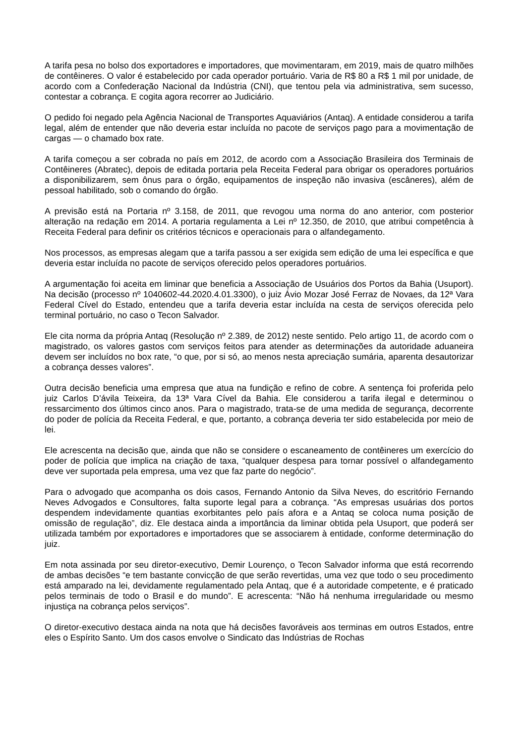A tarifa pesa no bolso dos exportadores e importadores, que movimentaram, em 2019, mais de quatro milhões de contêineres. O valor é estabelecido por cada operador portuário. Varia de R$ 80 a R$ 1 mil por unidade, de acordo com a Confederação Nacional da Indústria (CNI), que tentou pela via administrativa, sem sucesso, contestar a cobrança. E cogita agora recorrer ao Judiciário.
O pedido foi negado pela Agência Nacional de Transportes Aquaviários (Antaq). A entidade considerou a tarifa legal, além de entender que não deveria estar incluída no pacote de serviços pago para a movimentação de cargas — o chamado box rate.
A tarifa começou a ser cobrada no país em 2012, de acordo com a Associação Brasileira dos Terminais de Contêineres (Abratec), depois de editada portaria pela Receita Federal para obrigar os operadores portuários a disponibilizarem, sem ônus para o órgão, equipamentos de inspeção não invasiva (escâneres), além de pessoal habilitado, sob o comando do órgão.
A previsão está na Portaria nº 3.158, de 2011, que revogou uma norma do ano anterior, com posterior alteração na redação em 2014. A portaria regulamenta a Lei nº 12.350, de 2010, que atribui competência à Receita Federal para definir os critérios técnicos e operacionais para o alfandegamento.
Nos processos, as empresas alegam que a tarifa passou a ser exigida sem edição de uma lei específica e que deveria estar incluída no pacote de serviços oferecido pelos operadores portuários.
A argumentação foi aceita em liminar que beneficia a Associação de Usuários dos Portos da Bahia (Usuport). Na decisão (processo nº 1040602-44.2020.4.01.3300), o juiz Ávio Mozar José Ferraz de Novaes, da 12ª Vara Federal Cível do Estado, entendeu que a tarifa deveria estar incluída na cesta de serviços oferecida pelo terminal portuário, no caso o Tecon Salvador.
Ele cita norma da própria Antaq (Resolução nº 2.389, de 2012) neste sentido. Pelo artigo 11, de acordo com o magistrado, os valores gastos com serviços feitos para atender as determinações da autoridade aduaneira devem ser incluídos no box rate, “o que, por si só, ao menos nesta apreciação sumária, aparenta desautorizar a cobrança desses valores”.
Outra decisão beneficia uma empresa que atua na fundição e refino de cobre. A sentença foi proferida pelo juiz Carlos D’ávila Teixeira, da 13ª Vara Cível da Bahia. Ele considerou a tarifa ilegal e determinou o ressarcimento dos últimos cinco anos. Para o magistrado, trata-se de uma medida de segurança, decorrente do poder de polícia da Receita Federal, e que, portanto, a cobrança deveria ter sido estabelecida por meio de lei.
Ele acrescenta na decisão que, ainda que não se considere o escaneamento de contêineres um exercício do poder de polícia que implica na criação de taxa, “qualquer despesa para tornar possível o alfandegamento deve ver suportada pela empresa, uma vez que faz parte do negócio”.
Para o advogado que acompanha os dois casos, Fernando Antonio da Silva Neves, do escritório Fernando Neves Advogados e Consultores, falta suporte legal para a cobrança. “As empresas usuárias dos portos despendem indevidamente quantias exorbitantes pelo país afora e a Antaq se coloca numa posição de omissão de regulação”, diz. Ele destaca ainda a importância da liminar obtida pela Usuport, que poderá ser utilizada também por exportadores e importadores que se associarem à entidade, conforme determinação do juiz.
Em nota assinada por seu diretor-executivo, Demir Lourenço, o Tecon Salvador informa que está recorrendo de ambas decisões “e tem bastante convicção de que serão revertidas, uma vez que todo o seu procedimento está amparado na lei, devidamente regulamentado pela Antaq, que é a autoridade competente, e é praticado pelos terminais de todo o Brasil e do mundo”. E acrescenta: “Não há nenhuma irregularidade ou mesmo injustiça na cobrança pelos serviços”.
O diretor-executivo destaca ainda na nota que há decisões favoráveis aos terminas em outros Estados, entre eles o Espírito Santo. Um dos casos envolve o Sindicato das Indústrias de Rochas